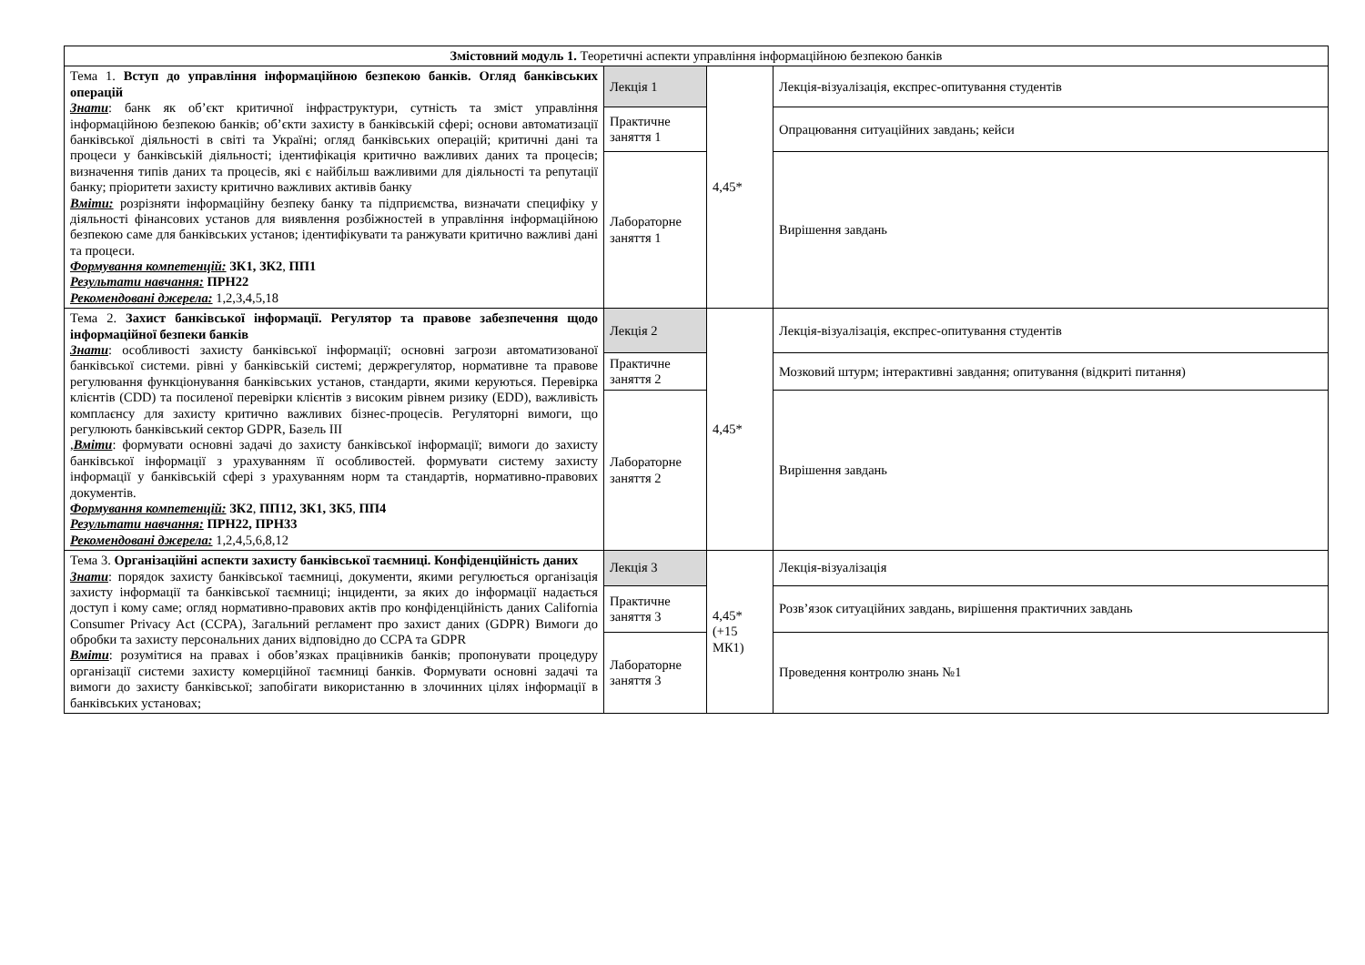| Змістовний модуль 1. Теоретичні аспекти управління інформаційною безпекою банків | | | |
| Тема 1. Вступ до управління інформаційною безпекою банків. Огляд банківських операцій Знати : банк як об’єкт критичної інфраструктури, сутність та зміст управління інформаційною безпекою банків; об’єкти захисту в банківській сфері; основи автоматизації банківської діяльності в світі та Україні; огляд банківських операцій; критичні дані та процеси у банківській діяльності; ідентифікація критично важливих даних та процесів; визначення типів даних та процесів, які є найбільш важливими для діяльності та репутації банку; пріоритети захисту критично важливих активів банку Вміти: розрізняти інформаційну безпеку банку та підприємства, визначати специфіку у діяльності фінансових установ для виявлення розбіжностей в управління інформаційною безпекою саме для банківських установ; ідентифікувати та ранжувати критично важливі дані та процеси. Формування компетенцій: ЗК1, ЗК2 , ПП1 Результати навчання: ПРН22 Рекомендовані джерела: 1,2,3,4,5,18 | Лекція 1 | 4,45* | Лекція-візуалізація, експрес-опитування студентів |
| | Практичне заняття 1 | | Опрацювання ситуаційних завдань; кейси |
| | Лабораторне заняття 1 | | Вирішення завдань |
| Тема 2. Захист банківської інформації. Регулятор та правове забезпечення щодо інформаційної безпеки банків Знати : особливості захисту банківської інформації; основні загрози автоматизованої банківської системи. рівні у банківській системі; держрегулятор, нормативне та правове регулювання функціонування банківських установ, стандарти, якими керуються. Перевірка клієнтів (CDD) та посиленої перевірки клієнтів з високим рівнем ризику (EDD), важливість комплаєнсу для захисту критично важливих бізнес-процесів. Регуляторні вимоги, що регулюють банківський сектор GDPR, Базель III , Вміти : формувати основні задачі до захисту банківської інформації; вимоги до захисту банківської інформації з урахуванням її особливостей. формувати систему захисту інформації у банківській сфері з урахуванням норм та стандартів, нормативно-правових документів. Формування компетенцій: ЗК2 , ПП12, ЗК1, ЗК5 , ПП4 Результати навчання: ПРН22, ПРН33 Рекомендовані джерела: 1,2,4,5,6,8,12 | Лекція 2 | 4,45* | Лекція-візуалізація, експрес-опитування студентів |
| | Практичне заняття 2 | | Мозковий штурм; інтерактивні завдання; опитування (відкриті питання) |
| | Лабораторне заняття 2 | | Вирішення завдань |
| Тема 3. Організаційні аспекти захисту банківської таємниці. Конфіденційність даних Знати : порядок захисту банківської таємниці, документи, якими регулюється організація захисту інформації та банківської таємниці; інциденти, за яких до інформації надається доступ і кому саме; огляд нормативно-правових актів про конфіденційність даних California Consumer Privacy Act (CCPA), Загальний регламент про захист даних (GDPR) Вимоги до обробки та захисту персональних даних відповідно до CCPA та GDPR Вміти : розумітися на правах і обов’язках працівників банків; пропонувати процедуру організації системи захисту комерційної таємниці банків. Формувати основні задачі та вимоги до захисту банківської; запобігати використанню в злочинних цілях інформації в банківських установах; | Лекція 3 | 4,45* (+15 МК1) | Лекція-візуалізація |
| | Практичне заняття 3 | | Розв’язок ситуаційних завдань, вирішення практичних завдань |
| | Лабораторне заняття 3 | | Проведення контролю знань №1 |